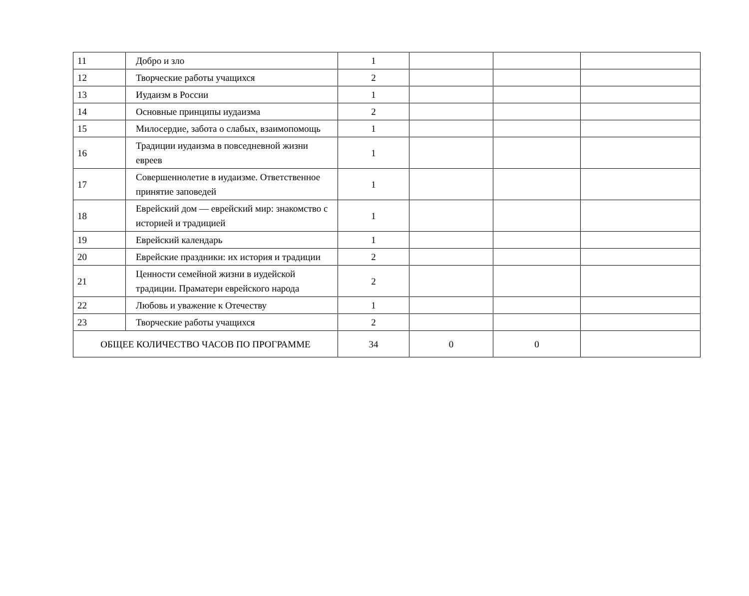| 11 | Добро и зло | 1 | | | |
| 12 | Творческие работы учащихся | 2 | | | |
| 13 | Иудаизм в России | 1 | | | |
| 14 | Основные принципы иудаизма | 2 | | | |
| 15 | Милосердие, забота о слабых, взаимопомощь | 1 | | | |
| 16 | Традиции иудаизма в повседневной жизни евреев | 1 | | | |
| 17 | Совершеннолетие в иудаизме. Ответственное принятие заповедей | 1 | | | |
| 18 | Еврейский дом — еврейский мир: знакомство с историей и традицией | 1 | | | |
| 19 | Еврейский календарь | 1 | | | |
| 20 | Еврейские праздники: их история и традиции | 2 | | | |
| 21 | Ценности семейной жизни в иудейской традиции. Праматери еврейского народа | 2 | | | |
| 22 | Любовь и уважение к Отечеству | 1 | | | |
| 23 | Творческие работы учащихся | 2 | | | |
| ОБЩЕЕ КОЛИЧЕСТВО ЧАСОВ ПО ПРОГРАММЕ | | 34 | 0 | 0 | |